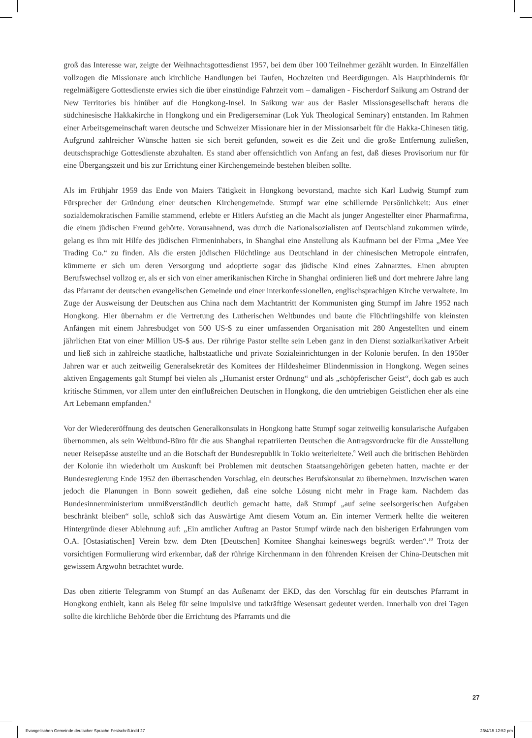groß das Interesse war, zeigte der Weihnachtsgottesdienst 1957, bei dem über 100 Teilnehmer gezählt wurden. In Einzelfällen vollzogen die Missionare auch kirchliche Handlungen bei Taufen, Hochzeiten und Beerdigungen. Als Haupthindernis für regelmäßigere Gottesdienste erwies sich die über einstündige Fahrzeit vom – damaligen - Fischerdorf Saikung am Ostrand der New Territories bis hinüber auf die Hongkong-Insel. In Saikung war aus der Basler Missionsgesellschaft heraus die südchinesische Hakkakirche in Hongkong und ein Predigerseminar (Lok Yuk Theological Seminary) entstanden. Im Rahmen einer Arbeitsgemeinschaft waren deutsche und Schweizer Missionare hier in der Missionsarbeit für die Hakka-Chinesen tätig. Aufgrund zahlreicher Wünsche hatten sie sich bereit gefunden, soweit es die Zeit und die große Entfernung zuließen, deutschsprachige Gottesdienste abzuhalten. Es stand aber offensichtlich von Anfang an fest, daß dieses Provisorium nur für eine Übergangszeit und bis zur Errichtung einer Kirchengemeinde bestehen bleiben sollte.
Als im Frühjahr 1959 das Ende von Maiers Tätigkeit in Hongkong bevorstand, machte sich Karl Ludwig Stumpf zum Fürsprecher der Gründung einer deutschen Kirchengemeinde. Stumpf war eine schillernde Persönlichkeit: Aus einer sozialdemokratischen Familie stammend, erlebte er Hitlers Aufstieg an die Macht als junger Angestellter einer Pharmafirma, die einem jüdischen Freund gehörte. Vorausahnend, was durch die Nationalsozialisten auf Deutschland zukommen würde, gelang es ihm mit Hilfe des jüdischen Firmeninhabers, in Shanghai eine Anstellung als Kaufmann bei der Firma „Mee Yee Trading Co.“ zu finden. Als die ersten jüdischen Flüchtlinge aus Deutschland in der chinesischen Metropole eintrafen, kümmerte er sich um deren Versorgung und adoptierte sogar das jüdische Kind eines Zahnarztes. Einen abrupten Berufswechsel vollzog er, als er sich von einer amerikanischen Kirche in Shanghai ordinieren ließ und dort mehrere Jahre lang das Pfarramt der deutschen evangelischen Gemeinde und einer interkonfessionellen, englischsprachigen Kirche verwaltete. Im Zuge der Ausweisung der Deutschen aus China nach dem Machtantritt der Kommunisten ging Stumpf im Jahre 1952 nach Hongkong. Hier übernahm er die Vertretung des Lutherischen Weltbundes und baute die Flüchtlingshilfe von kleinsten Anfängen mit einem Jahresbudget von 500 US-$ zu einer umfassenden Organisation mit 280 Angestellten und einem jährlichen Etat von einer Million US-$ aus. Der rührige Pastor stellte sein Leben ganz in den Dienst sozialkarikativer Arbeit und ließ sich in zahlreiche staatliche, halbstaatliche und private Sozialeinrichtungen in der Kolonie berufen. In den 1950er Jahren war er auch zeitweilig Generalsekretär des Komitees der Hildesheimer Blindenmission in Hongkong. Wegen seines aktiven Engagements galt Stumpf bei vielen als „Humanist erster Ordnung“ und als „schöpferischer Geist“, doch gab es auch kritische Stimmen, vor allem unter den einflußreichen Deutschen in Hongkong, die den umtriebigen Geistlichen eher als eine Art Lebemann empfanden.<sup>8</sup>
Vor der Wiedereröffnung des deutschen Generalkonsulats in Hongkong hatte Stumpf sogar zeitweilig konsularische Aufgaben übernommen, als sein Weltbund-Büro für die aus Shanghai repatriierten Deutschen die Antragsvordrucke für die Ausstellung neuer Reisepässe austeilte und an die Botschaft der Bundesrepublik in Tokio weiterleitete.<sup>9</sup> Weil auch die britischen Behörden der Kolonie ihn wiederholt um Auskunft bei Problemen mit deutschen Staatsangehörigen gebeten hatten, machte er der Bundesregierung Ende 1952 den überraschenden Vorschlag, ein deutsches Berufskonsulat zu übernehmen. Inzwischen waren jedoch die Planungen in Bonn soweit gediehen, daß eine solche Lösung nicht mehr in Frage kam. Nachdem das Bundesinnenministerium unmißverständlich deutlich gemacht hatte, daß Stumpf „auf seine seelsorgerischen Aufgaben beschränkt bleiben“ solle, schloß sich das Auswärtige Amt diesem Votum an. Ein interner Vermerk hellte die weiteren Hintergründe dieser Ablehnung auf: „Ein amtlicher Auftrag an Pastor Stumpf würde nach den bisherigen Erfahrungen vom O.A. [Ostasiatischen] Verein bzw. dem Dten [Deutschen] Komitee Shanghai keineswegs begrüßt werden“.<sup>10</sup> Trotz der vorsichtigen Formulierung wird erkennbar, daß der rührige Kirchenmann in den führenden Kreisen der China-Deutschen mit gewissem Argwohn betrachtet wurde.
Das oben zitierte Telegramm von Stumpf an das Außenamt der EKD, das den Vorschlag für ein deutsches Pfarramt in Hongkong enthielt, kann als Beleg für seine impulsive und tatkräftige Wesensart gedeutet werden. Innerhalb von drei Tagen sollte die kirchliche Behörde über die Errichtung des Pfarramts und die
27
Evangelischen Gemeinde deutscher Sprache Festschrift.indd 27 28/4/15 12:52 pm